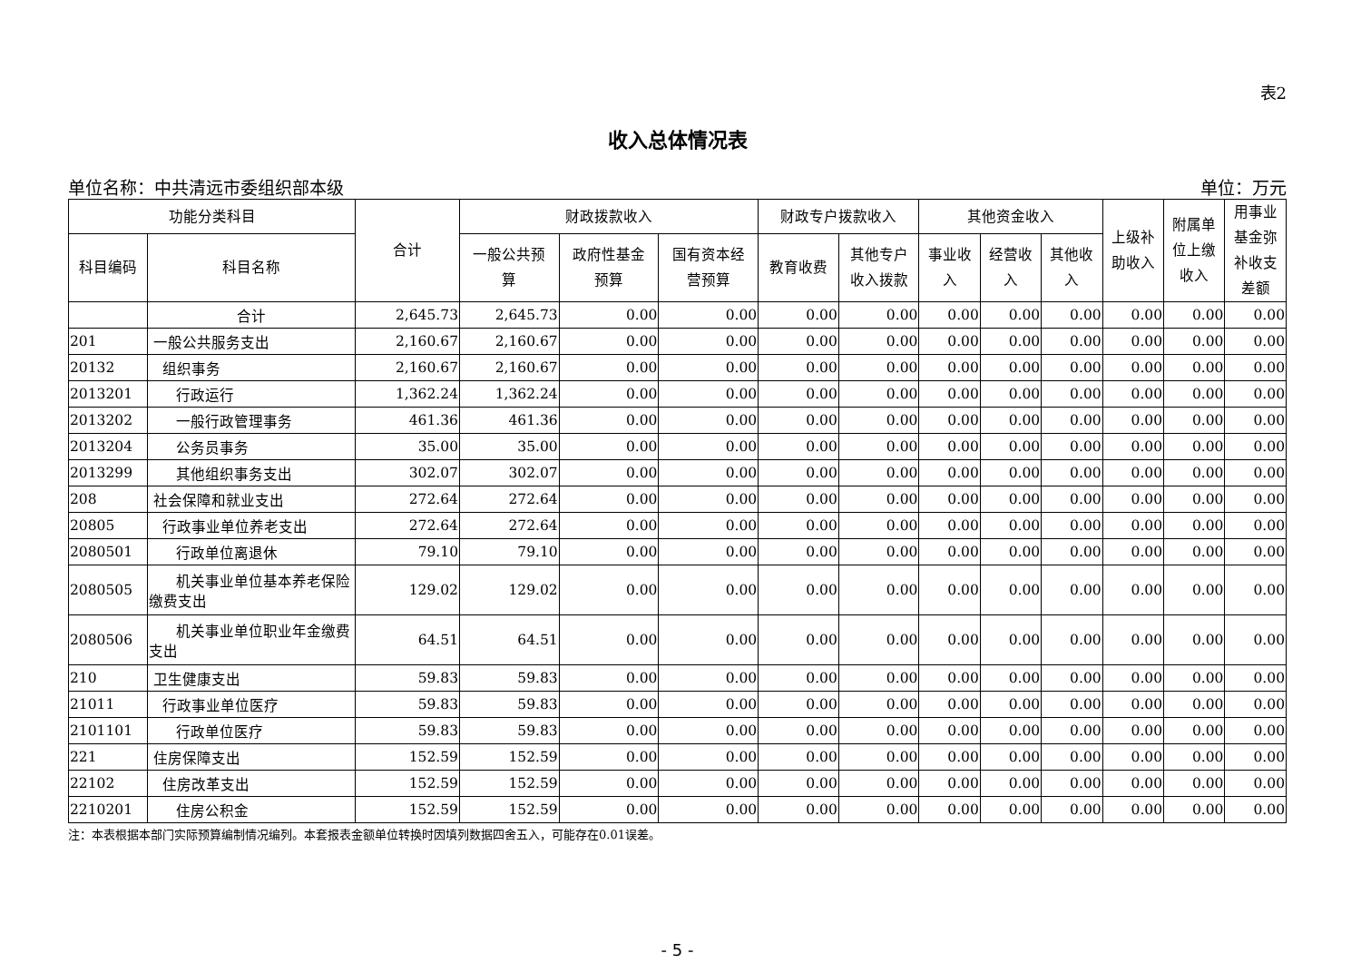表2
收入总体情况表
单位名称：中共清远市委组织部本级 单位：万元
| 功能分类科目 | | 合计 | 财政拨款收入 | | | 财政专户拨款收入 | | 其他资金收入 | | | 上级补 助收入 | 附属单 位上缴 收入 | 用事业 基金弥 补收支 差额 |
| --- | --- | --- | --- | --- | --- | --- | --- | --- | --- | --- | --- | --- | --- |
| 科目编码 | 科目名称 | | 一般公共预 算 | 政府性基金 预算 | 国有资本经 营预算 | 教育收费 | 其他专户 收入拨款 | 事业收 入 | 经营收 入 | 其他收 入 | | | |
| | 合计 | 2,645.73 | 2,645.73 | 0.00 | 0.00 | 0.00 | 0.00 | 0.00 | 0.00 | 0.00 | 0.00 | 0.00 | 0.00 |
| 201 | 一般公共服务支出 | 2,160.67 | 2,160.67 | 0.00 | 0.00 | 0.00 | 0.00 | 0.00 | 0.00 | 0.00 | 0.00 | 0.00 | 0.00 |
| 20132 | 组织事务 | 2,160.67 | 2,160.67 | 0.00 | 0.00 | 0.00 | 0.00 | 0.00 | 0.00 | 0.00 | 0.00 | 0.00 | 0.00 |
| 2013201 | 行政运行 | 1,362.24 | 1,362.24 | 0.00 | 0.00 | 0.00 | 0.00 | 0.00 | 0.00 | 0.00 | 0.00 | 0.00 | 0.00 |
| 2013202 | 一般行政管理事务 | 461.36 | 461.36 | 0.00 | 0.00 | 0.00 | 0.00 | 0.00 | 0.00 | 0.00 | 0.00 | 0.00 | 0.00 |
| 2013204 | 公务员事务 | 35.00 | 35.00 | 0.00 | 0.00 | 0.00 | 0.00 | 0.00 | 0.00 | 0.00 | 0.00 | 0.00 | 0.00 |
| 2013299 | 其他组织事务支出 | 302.07 | 302.07 | 0.00 | 0.00 | 0.00 | 0.00 | 0.00 | 0.00 | 0.00 | 0.00 | 0.00 | 0.00 |
| 208 | 社会保障和就业支出 | 272.64 | 272.64 | 0.00 | 0.00 | 0.00 | 0.00 | 0.00 | 0.00 | 0.00 | 0.00 | 0.00 | 0.00 |
| 20805 | 行政事业单位养老支出 | 272.64 | 272.64 | 0.00 | 0.00 | 0.00 | 0.00 | 0.00 | 0.00 | 0.00 | 0.00 | 0.00 | 0.00 |
| 2080501 | 行政单位离退休 | 79.10 | 79.10 | 0.00 | 0.00 | 0.00 | 0.00 | 0.00 | 0.00 | 0.00 | 0.00 | 0.00 | 0.00 |
| 2080505 | 机关事业单位基本养老保险缴费支出 | 129.02 | 129.02 | 0.00 | 0.00 | 0.00 | 0.00 | 0.00 | 0.00 | 0.00 | 0.00 | 0.00 | 0.00 |
| 2080506 | 机关事业单位职业年金缴费支出 | 64.51 | 64.51 | 0.00 | 0.00 | 0.00 | 0.00 | 0.00 | 0.00 | 0.00 | 0.00 | 0.00 | 0.00 |
| 210 | 卫生健康支出 | 59.83 | 59.83 | 0.00 | 0.00 | 0.00 | 0.00 | 0.00 | 0.00 | 0.00 | 0.00 | 0.00 | 0.00 |
| 21011 | 行政事业单位医疗 | 59.83 | 59.83 | 0.00 | 0.00 | 0.00 | 0.00 | 0.00 | 0.00 | 0.00 | 0.00 | 0.00 | 0.00 |
| 2101101 | 行政单位医疗 | 59.83 | 59.83 | 0.00 | 0.00 | 0.00 | 0.00 | 0.00 | 0.00 | 0.00 | 0.00 | 0.00 | 0.00 |
| 221 | 住房保障支出 | 152.59 | 152.59 | 0.00 | 0.00 | 0.00 | 0.00 | 0.00 | 0.00 | 0.00 | 0.00 | 0.00 | 0.00 |
| 22102 | 住房改革支出 | 152.59 | 152.59 | 0.00 | 0.00 | 0.00 | 0.00 | 0.00 | 0.00 | 0.00 | 0.00 | 0.00 | 0.00 |
| 2210201 | 住房公积金 | 152.59 | 152.59 | 0.00 | 0.00 | 0.00 | 0.00 | 0.00 | 0.00 | 0.00 | 0.00 | 0.00 | 0.00 |
注：本表根据本部门实际预算编制情况编列。本套报表金额单位转换时因填列数据四舍五入，可能存在0.01误差。
- 5 -